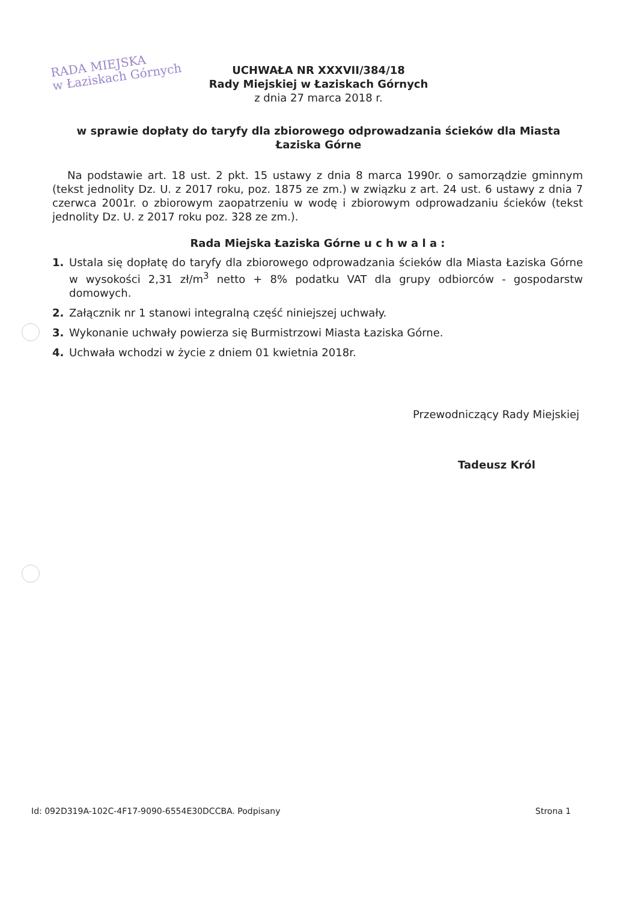RADA MIEJSKA
w Łaziskach Górnych
UCHWAŁA NR XXXVII/384/18
Rady Miejskiej w Łaziskach Górnych
z dnia 27 marca 2018 r.
w sprawie dopłaty do taryfy dla zbiorowego odprowadzania ścieków dla Miasta Łaziska Górne
Na podstawie art. 18 ust. 2 pkt. 15 ustawy z dnia 8 marca 1990r. o samorządzie gminnym (tekst jednolity Dz. U. z 2017 roku, poz. 1875 ze zm.) w związku z art. 24 ust. 6 ustawy z dnia 7 czerwca 2001r. o zbiorowym zaopatrzeniu w wodę i zbiorowym odprowadzaniu ścieków (tekst jednolity Dz. U. z 2017 roku poz. 328 ze zm.).
Rada Miejska Łaziska Górne u c h w a l a :
1.
Ustala się dopłatę do taryfy dla zbiorowego odprowadzania ścieków dla Miasta Łaziska Górne w wysokości 2,31 zł/m<sup>3</sup> netto + 8% podatku VAT dla grupy odbiorców - gospodarstw domowych.
2.
Załącznik nr 1 stanowi integralną część niniejszej uchwały.
3.
Wykonanie uchwały powierza się Burmistrzowi Miasta Łaziska Górne.
4.
Uchwała wchodzi w życie z dniem 01 kwietnia 2018r.
Przewodniczący Rady Miejskiej
Tadeusz Król
Id: 092D319A-102C-4F17-9090-6554E30DCCBA. Podpisany Strona 1